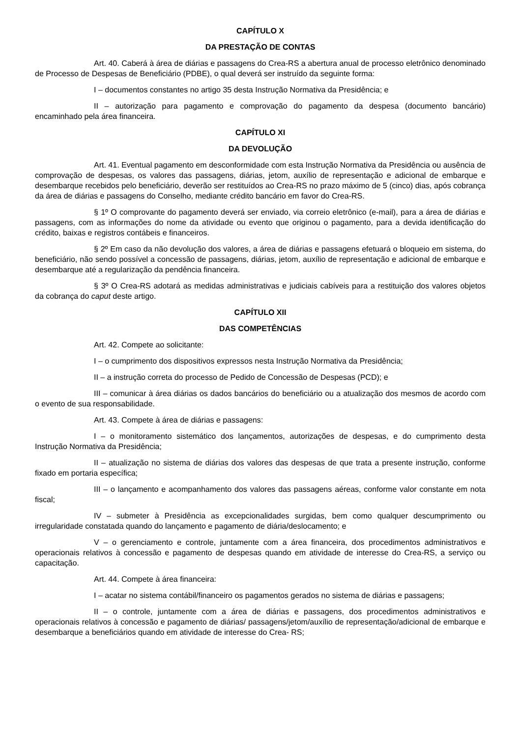CAPÍTULO X
DA PRESTAÇÃO DE CONTAS
Art. 40. Caberá à área de diárias e passagens do Crea-RS a abertura anual de processo eletrônico denominado de Processo de Despesas de Beneficiário (PDBE), o qual deverá ser instruído da seguinte forma:
I – documentos constantes no artigo 35 desta Instrução Normativa da Presidência; e
II – autorização para pagamento e comprovação do pagamento da despesa (documento bancário) encaminhado pela área financeira.
CAPÍTULO XI
DA DEVOLUÇÃO
Art. 41. Eventual pagamento em desconformidade com esta Instrução Normativa da Presidência ou ausência de comprovação de despesas, os valores das passagens, diárias, jetom, auxílio de representação e adicional de embarque e desembarque recebidos pelo beneficiário, deverão ser restituídos ao Crea-RS no prazo máximo de 5 (cinco) dias, após cobrança da área de diárias e passagens do Conselho, mediante crédito bancário em favor do Crea-RS.
§ 1º O comprovante do pagamento deverá ser enviado, via correio eletrônico (e-mail), para a área de diárias e passagens, com as informações do nome da atividade ou evento que originou o pagamento, para a devida identificação do crédito, baixas e registros contábeis e financeiros.
§ 2º Em caso da não devolução dos valores, a área de diárias e passagens efetuará o bloqueio em sistema, do beneficiário, não sendo possível a concessão de passagens, diárias, jetom, auxílio de representação e adicional de embarque e desembarque até a regularização da pendência financeira.
§ 3º O Crea-RS adotará as medidas administrativas e judiciais cabíveis para a restituição dos valores objetos da cobrança do caput deste artigo.
CAPÍTULO XII
DAS COMPETÊNCIAS
Art. 42. Compete ao solicitante:
I – o cumprimento dos dispositivos expressos nesta Instrução Normativa da Presidência;
II – a instrução correta do processo de Pedido de Concessão de Despesas (PCD); e
III – comunicar à área diárias os dados bancários do beneficiário ou a atualização dos mesmos de acordo com o evento de sua responsabilidade.
Art. 43. Compete à área de diárias e passagens:
I – o monitoramento sistemático dos lançamentos, autorizações de despesas, e do cumprimento desta Instrução Normativa da Presidência;
II – atualização no sistema de diárias dos valores das despesas de que trata a presente instrução, conforme fixado em portaria específica;
III – o lançamento e acompanhamento dos valores das passagens aéreas, conforme valor constante em nota fiscal;
IV – submeter à Presidência as excepcionalidades surgidas, bem como qualquer descumprimento ou irregularidade constatada quando do lançamento e pagamento de diária/deslocamento; e
V – o gerenciamento e controle, juntamente com a área financeira, dos procedimentos administrativos e operacionais relativos à concessão e pagamento de despesas quando em atividade de interesse do Crea-RS, a serviço ou capacitação.
Art. 44. Compete à área financeira:
I – acatar no sistema contábil/financeiro os pagamentos gerados no sistema de diárias e passagens;
II – o controle, juntamente com a área de diárias e passagens, dos procedimentos administrativos e operacionais relativos à concessão e pagamento de diárias/ passagens/jetom/auxílio de representação/adicional de embarque e desembarque a beneficiários quando em atividade de interesse do Crea- RS;